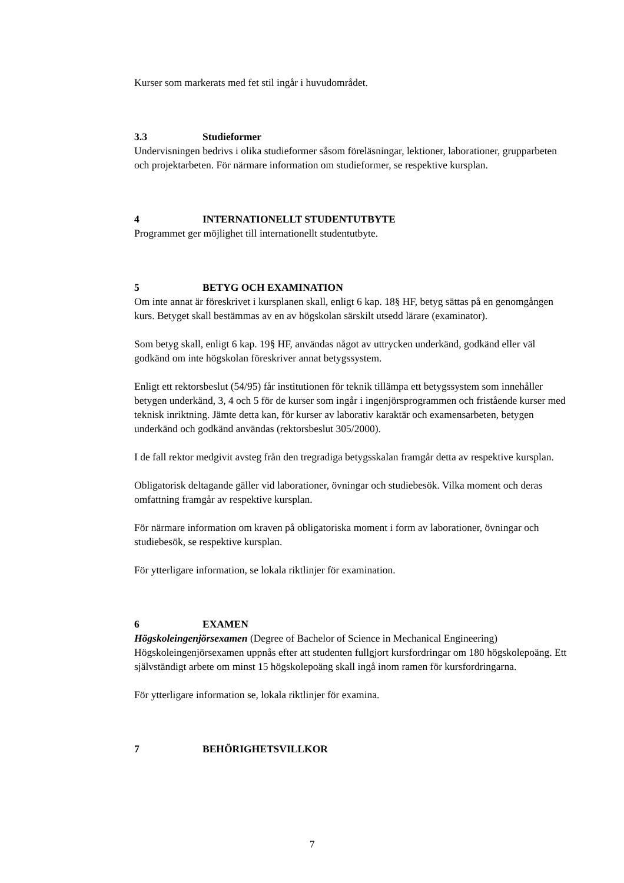Kurser som markerats med fet stil ingår i huvudområdet.
3.3 Studieformer
Undervisningen bedrivs i olika studieformer såsom föreläsningar, lektioner, laborationer, grupparbeten och projektarbeten. För närmare information om studieformer, se respektive kursplan.
4 INTERNATIONELLT STUDENTUTBYTE
Programmet ger möjlighet till internationellt studentutbyte.
5 BETYG OCH EXAMINATION
Om inte annat är föreskrivet i kursplanen skall, enligt 6 kap. 18§ HF, betyg sättas på en genomgången kurs. Betyget skall bestämmas av en av högskolan särskilt utsedd lärare (examinator).
Som betyg skall, enligt 6 kap. 19§ HF, användas något av uttrycken underkänd, godkänd eller väl godkänd om inte högskolan föreskriver annat betygssystem.
Enligt ett rektorsbeslut (54/95) får institutionen för teknik tillämpa ett betygssystem som innehåller betygen underkänd, 3, 4 och 5 för de kurser som ingår i ingenjörsprogrammen och fristående kurser med teknisk inriktning. Jämte detta kan, för kurser av laborativ karaktär och examensarbeten, betygen underkänd och godkänd användas (rektorsbeslut 305/2000).
I de fall rektor medgivit avsteg från den tregradiga betygsskalan framgår detta av respektive kursplan.
Obligatorisk deltagande gäller vid laborationer, övningar och studiebesök. Vilka moment och deras omfattning framgår av respektive kursplan.
För närmare information om kraven på obligatoriska moment i form av laborationer, övningar och studiebesök, se respektive kursplan.
För ytterligare information, se lokala riktlinjer för examination.
6 EXAMEN
Högskoleingenjörsexamen (Degree of Bachelor of Science in Mechanical Engineering)
Högskoleingenjörsexamen uppnås efter att studenten fullgjort kursfordringar om 180 högskolepoäng. Ett självständigt arbete om minst 15 högskolepoäng skall ingå inom ramen för kursfordringarna.
För ytterligare information se, lokala riktlinjer för examina.
7 BEHÖRIGHETSVILLKOR
7